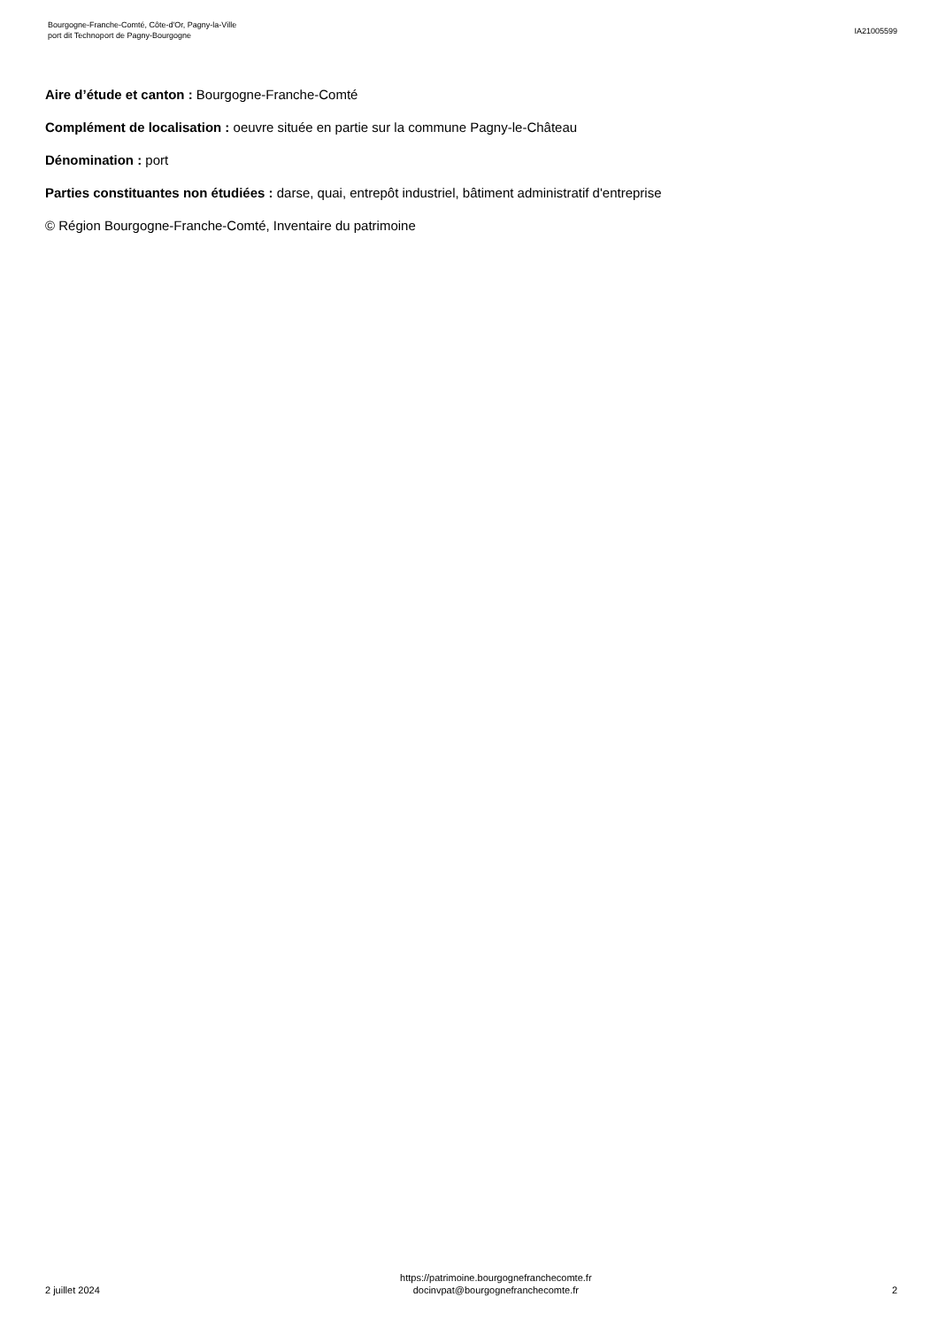Bourgogne-Franche-Comté, Côte-d'Or, Pagny-la-Ville
port dit Technoport de Pagny-Bourgogne
IA21005599
Aire d’étude et canton : Bourgogne-Franche-Comté
Complément de localisation : oeuvre située en partie sur la commune Pagny-le-Château
Dénomination : port
Parties constituantes non étudiées : darse, quai, entrepôt industriel, bâtiment administratif d'entreprise
© Région Bourgogne-Franche-Comté, Inventaire du patrimoine
2 juillet 2024
https://patrimoine.bourgognefranchecomte.fr
docinvpat@bourgognefranchecomte.fr
2